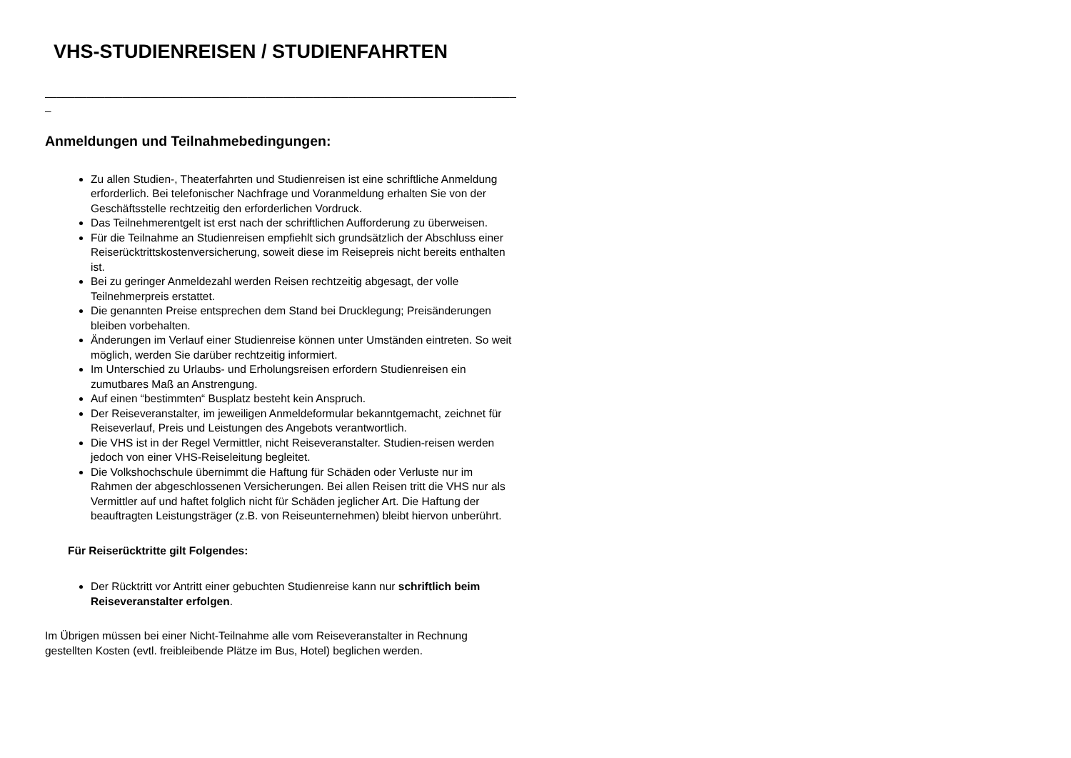VHS-STUDIENREISEN / STUDIENFAHRTEN
________________________________________________________________________________
_
Anmeldungen und Teilnahmebedingungen:
Zu allen Studien-, Theaterfahrten und Studienreisen ist eine schriftliche Anmeldung erforderlich. Bei telefonischer Nachfrage und Voranmeldung erhalten Sie von der Geschäftsstelle rechtzeitig den erforderlichen Vordruck.
Das Teilnehmerentgelt ist erst nach der schriftlichen Aufforderung zu überweisen.
Für die Teilnahme an Studienreisen empfiehlt sich grundsätzlich der Abschluss einer Reiserücktrittskostenversicherung, soweit diese im Reisepreis nicht bereits enthalten ist.
Bei zu geringer Anmeldezahl werden Reisen rechtzeitig abgesagt, der volle Teilnehmerpreis erstattet.
Die genannten Preise entsprechen dem Stand bei Drucklegung; Preisänderungen bleiben vorbehalten.
Änderungen im Verlauf einer Studienreise können unter Umständen eintreten. So weit möglich, werden Sie darüber rechtzeitig informiert.
Im Unterschied zu Urlaubs- und Erholungsreisen erfordern Studienreisen ein zumutbares Maß an Anstrengung.
Auf einen “bestimmten“ Busplatz besteht kein Anspruch.
Der Reiseveranstalter, im jeweiligen Anmeldeformular bekanntgemacht, zeichnet für Reiseverlauf, Preis und Leistungen des Angebots verantwortlich.
Die VHS ist in der Regel Vermittler, nicht Reiseveranstalter. Studien-reisen werden jedoch von einer VHS-Reiseleitung begleitet.
Die Volkshochschule übernimmt die Haftung für Schäden oder Verluste nur im Rahmen der abgeschlossenen Versicherungen. Bei allen Reisen tritt die VHS nur als Vermittler auf und haftet folglich nicht für Schäden jeglicher Art. Die Haftung der beauftragten Leistungsträger (z.B. von Reiseunternehmen) bleibt hiervon unberührt.
Für Reiserücktritte gilt Folgendes:
Der Rücktritt vor Antritt einer gebuchten Studienreise kann nur schriftlich beim Reiseveranstalter erfolgen.
Im Übrigen müssen bei einer Nicht-Teilnahme alle vom Reiseveranstalter in Rechnung gestellten Kosten (evtl. freibleibende Plätze im Bus, Hotel) beglichen werden.